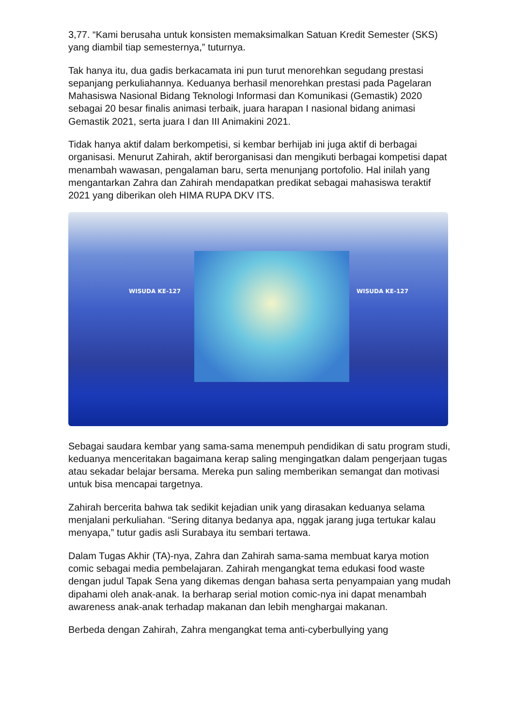3,77. “Kami berusaha untuk konsisten memaksimalkan Satuan Kredit Semester (SKS) yang diambil tiap semesternya,” tuturnya.
Tak hanya itu, dua gadis berkacamata ini pun turut menorehkan segudang prestasi sepanjang perkuliahannya. Keduanya berhasil menorehkan prestasi pada Pagelaran Mahasiswa Nasional Bidang Teknologi Informasi dan Komunikasi (Gemastik) 2020 sebagai 20 besar finalis animasi terbaik, juara harapan I nasional bidang animasi Gemastik 2021, serta juara I dan III Animakini 2021.
Tidak hanya aktif dalam berkompetisi, si kembar berhijab ini juga aktif di berbagai organisasi. Menurut Zahirah, aktif berorganisasi dan mengikuti berbagai kompetisi dapat menambah wawasan, pengalaman baru, serta menunjang portofolio. Hal inilah yang mengantarkan Zahra dan Zahirah mendapatkan predikat sebagai mahasiswa teraktif 2021 yang diberikan oleh HIMA RUPA DKV ITS.
WISUDA KE-127 WISUDA KE-127
Sebagai saudara kembar yang sama-sama menempuh pendidikan di satu program studi, keduanya menceritakan bagaimana kerap saling mengingatkan dalam pengerjaan tugas atau sekadar belajar bersama. Mereka pun saling memberikan semangat dan motivasi untuk bisa mencapai targetnya.
Zahirah bercerita bahwa tak sedikit kejadian unik yang dirasakan keduanya selama menjalani perkuliahan. “Sering ditanya bedanya apa, nggak jarang juga tertukar kalau menyapa,” tutur gadis asli Surabaya itu sembari tertawa.
Dalam Tugas Akhir (TA)-nya, Zahra dan Zahirah sama-sama membuat karya motion comic sebagai media pembelajaran. Zahirah mengangkat tema edukasi food waste dengan judul Tapak Sena yang dikemas dengan bahasa serta penyampaian yang mudah dipahami oleh anak-anak. Ia berharap serial motion comic-nya ini dapat menambah awareness anak-anak terhadap makanan dan lebih menghargai makanan.
Berbeda dengan Zahirah, Zahra mengangkat tema anti-cyberbullying yang